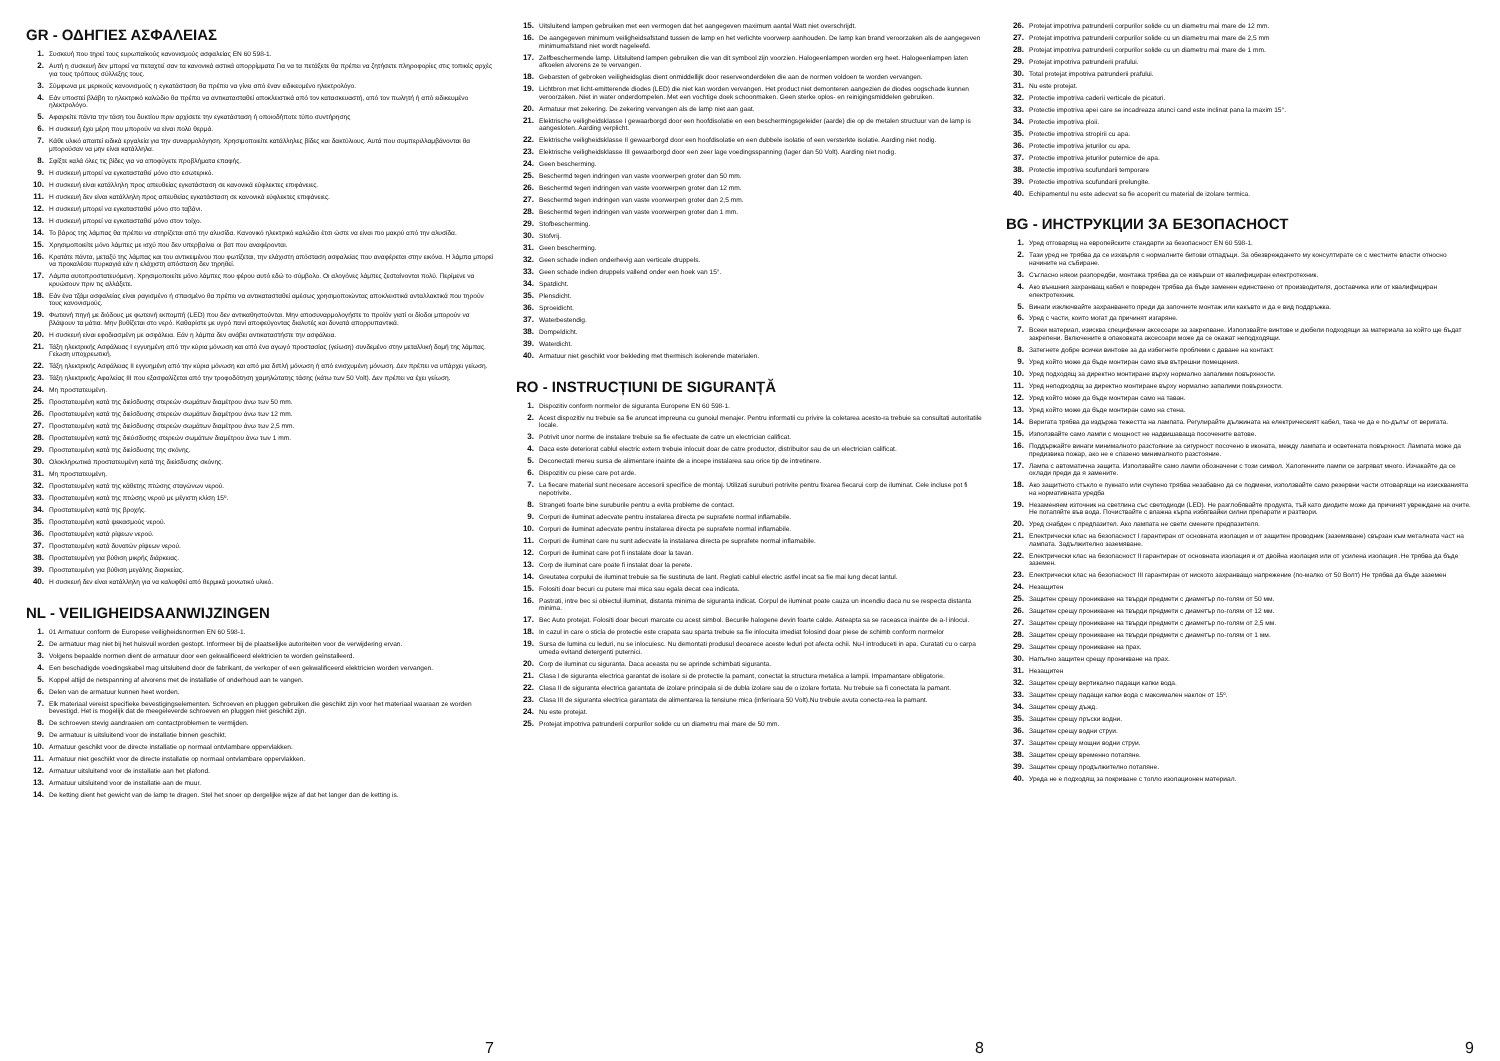GR - ΟΔΗΓΙΕΣ ΑΣΦΑΛΕΙΑΣ
1. Συσκευή που τηρεί τους ευρωπαϊκούς κανονισμούς ασφαλείας EN 60 598-1.
2. Αυτή η συσκευή δεν μπορεί να πεταχτεί σαν τα κανονικά αστικά απορρίμματα Για να τα πετάξετε θα πρέπει να ζητήσετε πληροφορίες στις τοπικές αρχές για τους τρόπους σύλλεξης τους.
3. Σύμφωνα με μερικούς κανονισμούς η εγκατάσταση θα πρέπει να γίνει από έναν ειδικευμένο ηλεκτρολόγο.
4. Εάν υποστεί βλάβη το ηλεκτρικό καλώδιο θα πρέπει να αντικατασταθεί αποκλειστικά από τον κατασκευαστή, από τον πωλητή ή από ειδικευμένο ηλεκτρολόγο.
5. Αφαιρείτε πάντα την τάση του δυκτίου πριν αρχίσετε την εγκατάσταση ή οποιοδήποτε τύπο συντήρησης
6. Η συσκευή έχει μέρη που μπορούν να είναι πολύ θερμά.
7. Κάθε υλικό απαιτεί ειδικά εργαλεία για την συναρμολόγηση. Χρησιμοποιείτε κατάλληλες βίδες και δακτύλιους. Αυτά που συμπεριλλαμβάνονται θα μπορούσαν να μην είναι κατάλληλα.
8. Σφίξτε καλά όλες τις βίδες για να αποφύγετε προβλήματα επαφής.
9. Η συσκευή μπορεί να εγκατασταθεί μόνο στο εσωτερικό.
10. Η συσκευή είναι κατάλληλη προς απευθείας εγκατάσταση σε κανονικά εύφλεκτες επιφάνειες.
11. Η συσκευή δεν είναι κατάλληλη προς απευθείας εγκατάσταση σε κανονικά εύφλεκτες επιφάνειες.
12. Η συσκευή μπορεί να εγκατασταθεί μόνο στο ταβάνι.
13. Η συσκευή μπορεί να εγκατασταθεί μόνο στον τοίχο.
14. Το βάρος της λάμπας θα πρέπει να στηρίζεται από την αλυσίδα. Κανονικό ηλεκτρικό καλώδιο έτσι ώστε να είναι πιο μακρύ από την αλυσίδα.
15. Χρησιμοποιείτε μόνο λάμπες με ισχύ που δεν υπερβαίνει οι βατ που αναφέρονται.
16. Κρατάτε πάντα, μεταξύ της λάμπας και του αντικειμένου που φωτίζεται, την ελάχιστη απόσταση ασφαλείας που αναφέρεται στην εικόνα. Η λάμπα μπορεί να προκαλέσει πυρκαγιά εάν η ελάχιστη απόσταση δεν τηρηθεί.
17. Λάμπα αυτοπροστατευόμενη. Χρησιμοποιείτε μόνο λάμπες που φέρου αυτό εδώ το σύμβολο. Οι αλογόνες λάμπες ζεσταίνονται πολύ. Περίμενε να κρυώσουν πριν τις αλλάξετε.
18. Εάν ένα τζάμι ασφαλείας είναι ραγισμένο ή σπασμένο θα πρέπει να αντικατασταθεί αμέσως χρησιμοποιώντας αποκλειστικά ανταλλακτικά που τηρούν τους κανονισμούς.
19. Φωτεινή πηγή με διόδους με φωτεινή εκπομπή (LED) που δεν αντικαθηστούνται. Μην αποσυναρμολογήστε το προϊόν γιατί οι δίοδοι μπορούν να βλάψουν τα μάτια. Μην βυθίζεται στο νερό. Καθαρίστε με υγρό πανί αποφεύγοντας διαλυτές και δυνατά απορρυπαντικά.
20. Η συσκευή είναι εφοδιασμένη με ασφάλεια. Εάν η λάμπα δεν ανάβει αντικαταστήστε την ασφάλεια.
21. Τάξη ηλεκτρικής Ασφάλειας I εγγυημένη από την κύρια μόνωση και από ένα αγωγό προστασίας (γείωση) συνδεμένο στην μεταλλική δομή της λάμπας. Γείωση υποχρεωτική.
22. Τάξη ηλεκτρικής Ασφάλειας II εγγυημένη από την κύρια μόνωση και από μια διπλή μόνωση ή από ενισχυμένη μόνωση. Δεν πρέπει να υπάρχει γείωση.
23. Τάξη ηλεκτρικής Αφαλείας III που εξασφαλίζεται από την τροφοδότηση χαμηλώτατης τάσης (κάτω των 50 Volt). Δεν πρέπει να έχει γείωση.
24. Μη προστατευμένη.
25. Προστατευμένη κατά της διείσδυσης στερεών σωμάτων διαμέτρου άνω των 50 mm.
26. Προστατευμένη κατά της διείσδυσης στερεών σωμάτων διαμέτρου άνω των 12 mm.
27. Προστατευμένη κατά της διείσδυσης στερεών σωμάτων διαμέτρου άνω των 2,5 mm.
28. Προστατευμένη κατά της διεύσδυσης στερεών σωμάτων διαμέτρου άνω των 1 mm.
29. Προστατευμένη κατά της διείσδυσης της σκόνης.
30. Ολοκληρωτικά προστατευμένη κατά της διείσδυσης σκόνης.
31. Μη προστατευμένη.
32. Προστατευμένη κατά της κάθετης πτώσης σταγώνων νερού.
33. Προστατευμένη κατά της πτώσης νερού με μέγιστη κλίση 15º.
34. Προστατευμένη κατά της βροχής.
35. Προστατευμένη κατά ψεκασμούς νερού.
36. Προστατευμένη κατά ρίψεων νερού.
37. Προστατευμένη κατά δυνατών ρίψεων νερού.
38. Προστατευμένη για βύθιση μικρής διάρκειας.
39. Προστατευμένη για βύθιση μεγάλης διαρκείας.
40. Η συσκευή δεν είναι κατάλληλη για να καλυφθεί από θερμικά μονωτικό υλικό.
NL - VEILIGHEIDSAANWIJZINGEN
1. 01 Armatuur conform de Europese veiligheidsnormen EN 60 598-1.
2. De armatuur mag niet bij het huisvuil worden gestopt. Informeer bij de plaatselijke autoriteiten voor de verwijdering ervan.
3. Volgens bepaalde normen dient de armatuur door een gekwalificeerd elektricien te worden geïnstalleerd.
4. Een beschadigde voedingskabel mag uitsluitend door de fabrikant, de verkoper of een gekwalificeerd elektricien worden vervangen.
5. Koppel altijd de netspanning af alvorens met de installatie of onderhoud aan te vangen.
6. Delen van de armatuur kunnen heet worden.
7. Elk materiaal vereist specifieke bevestigingselementen. Schroeven en pluggen gebruiken die geschikt zijn voor het materiaal waaraan ze worden bevestigd. Het is mogelijk dat de meegeleverde schroeven en pluggen niet geschikt zijn.
8. De schroeven stevig aandraaien om contactproblemen te vermijden.
9. De armatuur is uitsluitend voor de installatie binnen geschikt.
10. Armatuur geschikt voor de directe installatie op normaal ontvlambare oppervlakken.
11. Armatuur niet geschikt voor de directe installatie op normaal ontvlambare oppervlakken.
12. Armatuur uitsluitend voor de installatie aan het plafond.
13. Armatuur uitsluitend voor de installatie aan de muur.
14. De ketting dient het gewicht van de lamp te dragen. Stel het snoer op dergelijke wijze af dat het langer dan de ketting is.
7
15. Uitsluitend lampen gebruiken met een vermogen dat het aangegeven maximum aantal Watt niet overschrijdt.
16. De aangegeven minimum veiligheidsafstand tussen de lamp en het verlichte voorwerp aanhouden. De lamp kan brand veroorzaken als de aangegeven minimumafstand niet wordt nageleefd.
17. Zelfbeschermende lamp. Uitsluitend lampen gebruiken die van dit symbool zijn voorzien. Halogeenlampen worden erg heet. Halogeenlampen laten afkoelen alvorens ze te vervangen.
18. Gebarsten of gebroken veiligheidsglas dient onmiddellijk door reserveonderdelen die aan de normen voldoen te worden vervangen.
19. Lichtbron met licht-emitterende diodes (LED) die niet kan worden vervangen. Het product niet demonteren aangezien de diodes oogschade kunnen veroorzaken. Niet in water onderdompelen. Met een vochtige doek schoonmaken. Geen sterke oplos- en reinigingsmiddelen gebruiken.
20. Armatuur met zekering. De zekering vervangen als de lamp niet aan gaat.
21. Elektrische veiligheidsklasse I gewaarborgd door een hoofdisolatie en een beschermingsgeleider (aarde) die op de metalen structuur van de lamp is aangesloten. Aarding verplicht.
22. Elektrische veiligheidsklasse II gewaarborgd door een hoofdisolatie en een dubbele isolatie of een versterkte isolatie. Aarding niet nodig.
23. Elektrische veiligheidsklasse III gewaarborgd door een zeer lage voedingsspanning (lager dan 50 Volt). Aarding niet nodig.
24. Geen bescherming.
25. Beschermd tegen indringen van vaste voorwerpen groter dan 50 mm.
26. Beschermd tegen indringen van vaste voorwerpen groter dan 12 mm.
27. Beschermd tegen indringen van vaste voorwerpen groter dan 2,5 mm.
28. Beschermd tegen indringen van vaste voorwerpen groter dan 1 mm.
29. Stofbescherming.
30. Stofvrij.
31. Geen bescherming.
32. Geen schade indien onderhevig aan verticale druppels.
33. Geen schade indien druppels vallend onder een hoek van 15°.
34. Spatdicht.
35. Plensdicht.
36. Sproeidicht.
37. Waterbestendig.
38. Dompeldicht.
39. Waterdicht.
40. Armatuur niet geschikt voor bekleding met thermisch isolerende materialen.
RO - INSTRUCȚIUNI DE SIGURANȚĂ
1. Dispozitiv conform normelor de siguranta Europene EN 60 598-1.
2. Acest dispozitiv nu trebuie sa fie aruncat impreuna cu gunoiul menajer. Pentru informatii cu privire la coletarea acesto-ra trebuie sa consultati autoritatile locale.
3. Potrivit unor norme de instalare trebuie sa fie efectuate de catre un electrician calificat.
4. Daca este deteriorat cablul electric extern trebuie inlocuit doar de catre productor, distribuitor sau de un electrician calificat.
5. Deconectati mereu sursa de alimentare inainte de a incepe instalarea sau orice tip de intretinere.
6. Dispozitiv cu piese care pot arde.
7. La fiecare material sunt necesare accesorii specifice de montaj. Utilizati suruburi potrivite pentru fixarea fiecarui corp de iluminat. Cele incluse pot fi nepotrivite.
8. Strangeti foarte bine suruburile pentru a evita probleme de contact.
9. Corpuri de iluminat adecvate pentru instalarea directa pe suprafete normal inflamabile.
10. Corpuri de iluminat adecvate pentru instalarea directa pe suprafete normal inflamabile.
11. Corpuri de iluminat care nu sunt adecvate la instalarea directa pe suprafete normal inflamabile.
12. Corpuri de iluminat care pot fi instalate doar la tavan.
13. Corp de iluminat care poate fi instalat doar la perete.
14. Greutatea corpului de iluminat trebuie sa fie sustinuta de lant. Reglati cablul electric astfel incat sa fie mai lung decat lantul.
15. Folositi doar becuri cu putere mai mica sau egala decat cea indicata.
16. Pastrati, intre bec si obiectul iluminat, distanta minima de siguranta indicat. Corpul de iluminat poate cauza un incendiu daca nu se respecta distanta minima.
17. Bec Auto protejat. Folositi doar becuri marcate cu acest simbol. Becurile halogene devin foarte calde. Asteapta sa se raceasca inainte de a-l inlocui.
18. In cazul in care o sticla de protectie este crapata sau sparta trebuie sa fie inlocuita imediat folosind doar piese de schimb conform normelor
19. Sursa de lumina cu leduri, nu se inlocuiesc. Nu demontati produsul deoarece aceste leduri pot afecta ochii. Nu-l introduceti in apa. Curatati cu o carpa umeda evitand detergenti puternici.
20. Corp de iluminat cu siguranta. Daca aceasta nu se aprinde schimbati siguranta.
21. Clasa I de siguranta electrica garantat de isolare si de protectie la pamant, conectat la structura metalica a lampii. Impamantare obligatorie.
22. Clasa II de siguranta electrica garantata de izolare principala si de dubla izolare sau de o izolare fortata. Nu trebuie sa fi conectata la pamant.
23. Clasa III de siguranta electrica garantata de alimentarea la tensiune mica (inferioara 50 Volt).Nu trebuie avuta conecta-rea la pamant.
24. Nu este protejat.
25. Protejat impotriva patrunderii corpurilor solide cu un diametru mai mare de 50 mm.
8
26. Protejat impotriva patrunderii corpurilor solide cu un diametru mai mare de 12 mm.
27. Protejat impotriva patrunderii corpurilor solide cu un diametru mai mare de 2,5 mm
28. Protejat impotriva patrunderii corpurilor solide cu un diametru mai mare de 1 mm.
29. Protejat impotriva patrunderii prafului.
30. Total protejat impotriva patrunderii prafului.
31. Nu este protejat.
32. Protectie impotriva caderii verticale de picaturi.
33. Protectie impotriva apei care se incadreaza atunci cand este inclinat pana la maxim 15°.
34. Protectie impotriva ploii.
35. Protectie impotriva stropirii cu apa.
36. Protectie impotriva jeturilor cu apa.
37. Protectie impotriva jeturilor puternice de apa.
38. Protectie impotriva scufundarii temporare
39. Protectie impotriva scufundarii prelungite.
40. Echipamentul nu este adecvat sa fie acoperit cu material de izolare termica.
BG - ИНСТРУКЦИИ ЗА БЕЗОПАСНОСТ
1. Уред отговарящ на европейските стандарти за безопасност EN 60 598-1.
2. Тази уред не трябва да се изхвърля с нормалните битови отпадъци. За обезвреждането му консултирате се с местните власти относно начините на събиране.
3. Съгласно някои разпоредби, монтажа трябва да се извърши от квалифициран електротехник.
4. Ако външния захранващ кабел е повреден трябва да бъде заменен единствено от производителя, доставчика или от квалифициран електротехник.
5. Винаги изключвайте захранването преди да започнете монтаж или какъвто и да е вид поддръжка.
6. Уред с части, които могат да причинят изгаряне.
7. Всеки материал, изисква специфични аксесоари за закрепване. Използвайте винтове и дюбели подходящи за материала за който ще бъдат закрепени. Включените в опаковката аксесоари може да се окажат неподходящи.
8. Затегнете добре всички винтове за да избегнете проблеми с даване на контакт.
9. Уред който може да бъде монтиран само във вътрешни помещения.
10. Уред подходящ за директно монтиране върху нормално запалими повърхности.
11. Уред неподходящ за директно монтиране върху нормално запалими повърхности.
12. Уред който може да бъде монтиран само на таван.
13. Уред който може да бъде монтиран само на стена.
14. Веригата трябва да издържа тежестта на лампата. Регулирайте дължината на електрическият кабел, така че да е по-дълъг от веригата.
15. Използвайте само лампи с мощност не надвишаваща посочените ватове.
16. Поддържайте винаги минималното разстояние за сигурност посочено в иконата, между лампата и осветената повърхност. Лампата може да предизвика пожар, ако не е спазено минималното разстояние.
17. Лампа с автоматична защита. Използвайте само лампи обозначени с този символ. Халогенните лампи се загряват много. Изчакайте да се охлади преди да я замените.
18. Ако защитното стъкло е пукнато или счупено трябва незабавно да се подмени, използвайте само резервни части отговарящи на изискванията на нормативната уредба
19. Незаменяем източник на светлина със светодиоди (LED). Не разглобявайте продукта, тъй като диодите може да причинят увреждане на очите. Не потапяйте във вода. Почиствайте с влажна кърпа избягвайки силни препарати и разтвори.
20. Уред снабден с предпазител. Ако лампата не свети сменете предпазителя.
21. Електрически клас на безопасност I гарантиран от основната изолация и от защитен проводник (заземяване) свързан към металната част на лампата. Задължително заземяване.
22. Електрически клас на безопасност II гарантиран от основната изолация и от двойна изолация или от усилена изолация .Не трябва да бъде заземен.
23. Електрически клас на безопасност III гарантиран от ниското захранващо напрежение (по-малко от 50 Волт) Не трябва да бъде заземен
24. Незащитен
25. Защитен срещу проникване на твърди предмети с диаметър по-голям от 50 мм.
26. Защитен срещу проникване на твърди предмети с диаметър по-голям от 12 мм.
27. Защитен срещу проникване на твърди предмети с диаметър по-голям от 2,5 мм.
28. Защитен срещу проникване на твърди предмети с диаметър по-голям от 1 мм.
29. Защитен срещу проникване на прах.
30. Напълно защитен срещу проникване на прах.
31. Незащитен
32. Защитен срещу вертикално падащи капки вода.
33. Защитен срещу падащи капки вода с максимален наклон от 15º.
34. Защитен срещу дъжд.
35. Защитен срещу пръски водни.
36. Защитен срещу водни струи.
37. Защитен срещу мощни водни струи.
38. Защитен срещу временно потапяне.
39. Защитен срещу продължително потапяне.
40. Уреда не е подходящ за покриване с топло изолационен материал.
9